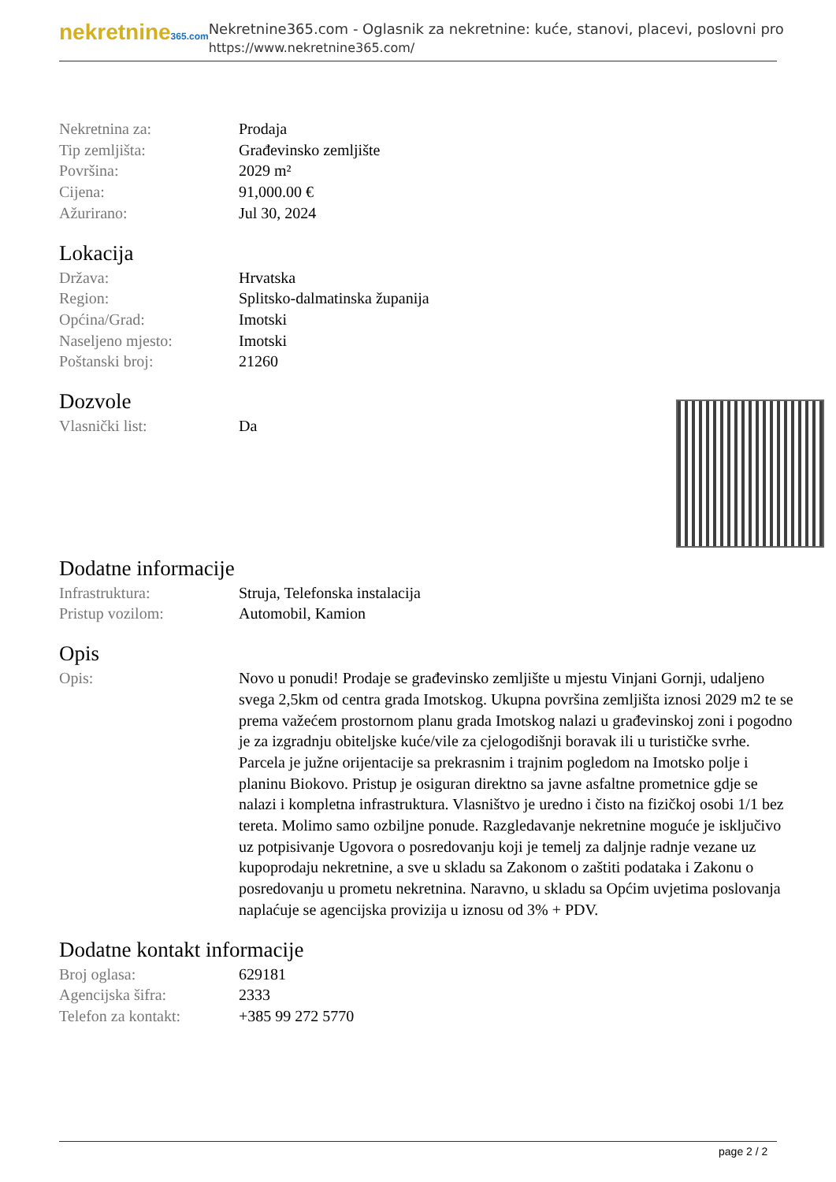nekretnine365.com
Nekretnine365.com - Oglasnik za nekretnine: kuće, stanovi, placevi, poslovni pro
https://www.nekretnine365.com/
| Nekretnina za: | Prodaja |
| Tip zemljišta: | Građevinsko zemljište |
| Površina: | 2029 m² |
| Cijena: | 91,000.00 € |
| Ažurirano: | Jul 30, 2024 |
Lokacija
| Država: | Hrvatska |
| Region: | Splitsko-dalmatinska županija |
| Općina/Grad: | Imotski |
| Naseljeno mjesto: | Imotski |
| Poštanski broj: | 21260 |
Dozvole
| Vlasnički list: | Da |
Dodatne informacije
| Infrastruktura: | Struja, Telefonska instalacija |
| Pristup vozilom: | Automobil, Kamion |
Opis
| Opis: | Novo u ponudi! Prodaje se građevinsko zemljište u mjestu Vinjani Gornji, udaljeno svega 2,5km od centra grada Imotskog. Ukupna površina zemljišta iznosi 2029 m2 te se prema važećem prostornom planu grada Imotskog nalazi u građevinskoj zoni i pogodno je za izgradnju obiteljske kuće/vile za cjelogodišnji boravak ili u turističke svrhe. Parcela je južne orijentacije sa prekrasnim i trajnim pogledom na Imotsko polje i planinu Biokovo. Pristup je osiguran direktno sa javne asfaltne prometnice gdje se nalazi i kompletna infrastruktura. Vlasništvo je uredno i čisto na fizičkoj osobi 1/1 bez tereta. Molimo samo ozbiljne ponude. Razgledavanje nekretnine moguće je isključivo uz potpisivanje Ugovora o posredovanju koji je temelj za daljnje radnje vezane uz kupoprodaju nekretnine, a sve u skladu sa Zakonom o zaštiti podataka i Zakonu o posredovanju u prometu nekretnina. Naravno, u skladu sa Općim uvjetima poslovanja naplaćuje se agencijska provizija u iznosu od 3% + PDV. |
Dodatne kontakt informacije
| Broj oglasa: | 629181 |
| Agencijska šifra: | 2333 |
| Telefon za kontakt: | +385 99 272 5770 |
page 2 / 2